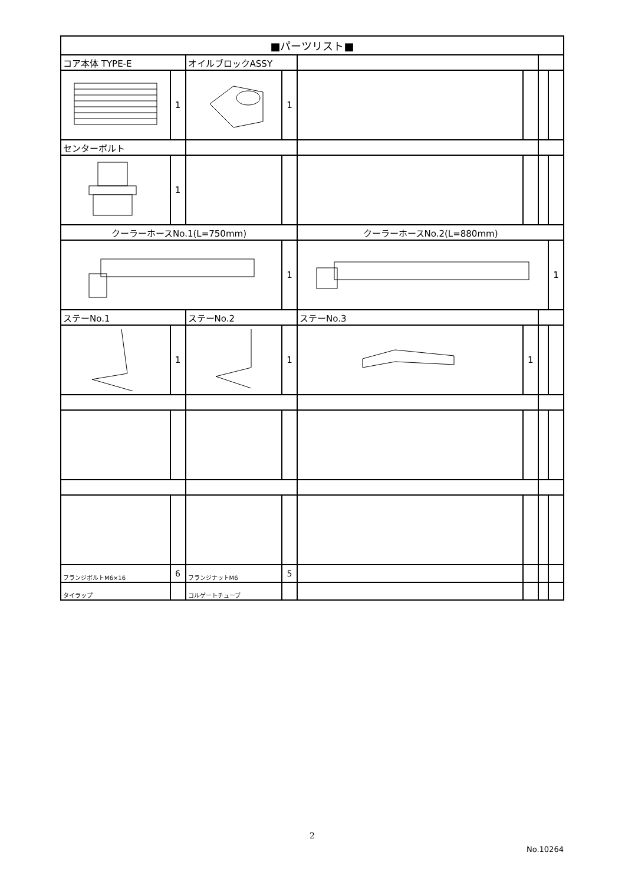| ■パーツリスト■ | | | | | | | |
| --- | --- | --- | --- | --- | --- | --- | --- |
| コア本体 TYPE-E | | オイルブロックASSY | | | | | |
| | 1 | | 1 | | | | |
| センターボルト | | | | | | | |
| | 1 | | | | | | |
| クーラーホースNo.1(L=750mm) | | | | クーラーホースNo.2(L=880mm) | | | |
| | | | 1 | | | | 1 |
| ステーNo.1 | | ステーNo.2 | | ステーNo.3 | | | |
| | 1 | | 1 | | 1 | | |
| フランジボルトM6×16 | 6 | フランジナットM6 | 5 | | | | |
| タイラップ | | コルゲートチューブ | | | | | |
2
No.10264